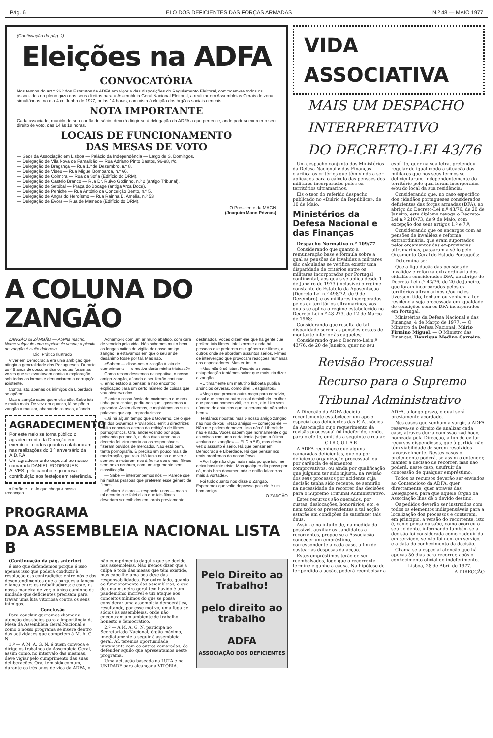Pág. 6 ELO DOS DEFICIENTES DAS FORÇAS ARMADAS N.º 48 — MAIO 1977
(Continuação da pág. 1)
Eleições na ADFA
CONVOCATÓRIA
Nos termos do art.º 26.º dos Estatutos da ADFA em vigor e das disposições do Regulamento Eleitoral, convocam-se todos os associados no pleno gozo dos seus direitos para a Assembleia Geral Nacional Eleitoral, a realizar em Assembleias Gerais de zona simultâneas, no dia 4 de Junho de 1977, pelas 14 horas, com vista à eleição dos órgãos sociais centrais.
NOTA IMPORTANTE
Cada associado, munido do seu cartão de sócio, deverá dirigir-se à delegação da ADFA a que pertence, onde poderá exercer o seu direito de voto, das 14 às 18 horas.
LOCAIS DE FUNCIONAMENTO
DAS MESAS DE VOTO
— Sede da Associação em Lisboa — Palácio da Independência — Largo de S. Domingos.
— Delegação de Vila Nova de Famalicão — Rua Adriano Pinto Bastos, 96-98, r/c.
— Delegação de Bragança — Rua 1.º de Dezembro, n.º 8.
— Delegação de Viseu — Rua Miguel Bombarda, n.º 66.
— Delegação de Coimbra — Rua da Sofia (Edifício do DRM).
— Delegação de Castelo Branco — Rua Dr. Ruivo Godinho, n.º 2 (antigo Tribunal).
— Delegação de Setúbal — Praça do Bocage (antiga Arca Doce).
— Delegação de Peniche — Rua António da Conceição Bento, n.º 5.
— Delegação de Angra do Heroísmo — Rua Rainha D. Amélia, n.º 53.
— Delegação de Évora — Rua de Mamede (Edifício do DRM).
O Presidente da MAGN
(Joaquim Mano Póvoas)
A COLUNA DO ZANGÃO
ZANGÃO ou ZÂNGÃO — Abelha macho. Nome vulgar de uma espécie de vespa; a picada do zangão é muito dolorosa.
Dic. Prático Ilustrado
Viver em Democracia era uma ambição que atingia a generalidade dos Portugueses. Durante os 48 anos de obscurantismo, mutas foram as vozes que se levantavam contra a exploração sob todas as formas e denunciarem a corrupção existente.
Contra isto, apenas os inimigos da Liberdade se opõem.
Mas o zangão sabe quem eles são. Sabe isto e muito mais. De vez em quando, lá se põe o zangão a matutar, abanando as asas, afiando
AGRADECIMENTO
Por este meio se torna público o agradecimento da Direcção em exercício, a todos quantos colaboraram nas realizações do 3.º aniversário da A.D.F.A.
Um agradecimento especial ao nosso camarada DANIEL RODRIGUES ALVES, pelo carinho e generosa contribuição aos festejos em referência.
o ferrão e... ei-lo que chega à nossa Redacção.
Achámo-lo com um ar muito abatido, com cara de vencido pela vida. Nós sabemos muito bem as longas noites de vigília do nosso amigo zangão, e estavamos em que o seu ar de desânimo fosse por tal. Mas não.
«Sabem — disse-nos o zangão à laia de cumprimento — o motivo desta minha tristeza?»
Como respondessemos na negativa, o nosso amigo zangão, afiando o seu ferrão continuou: «Tenho estado a pensar, a não encontro explicação para um certo número de coisas que vou observando».
E ante a nossa ânsia de ouvirmos o que nos tinha para contar, pediu-nos que ligassemos o gravador. Assim dizemos, e registámos as suas palavras que aqui reproduzimos:
«Já há algum tempo que o Governo, creio que um dos Governos Provisórios, emitiu directrizes muito concretas acerca da exibição de filmes pornográficos. Ora, andei voando por aqui, poisando por acolá, e, das duas uma: ou o decreto foi letra morta ou os responsáveis fizeram ouvidos de mercador. Não está bem, tanta pornografia. É preciso um pouco mais de moderação, que raio. Há tanta coisa que ver e sempre a meterem-nos à frente dos olhos, filmes sem nexo nenhum, com um argumento sem classificação.
— Sabe — interrompemos nós — Parece que há muitas pessoas que preferem esse género de filmes...
«É claro, é claro — respondeu-nos — mas o tal decreto que falei dizia que tais filmes deveriam ser exibidos em locais previamente destinados. Vocês dizem-me que há gente que prefere tais filmes. Infelizmente ainda há pessoas que preferem este género de filmes, a outros onde se abordam assuntos sérios. Filmes de intervenção que provocam reacções humanas nos espectadores. Mas enfim...»
«Mas não é só isto». Perante a nossa estupefacção tentámos saber que mais iria dizer o zangão.
«Ultimamente um matutino lisboeta publica anúncios deveras, como direi... esquisitos».
«Moça que procura outra moça para convívio, casal que procura outro casal desinibido, mulher que procura homem viril, etc. etc., etc. Um sem número de anúncios que sinceramente não acho bem.»
Tentámos ripostar, mas o nosso amigo zangão não nos deixou: «Não amigos — começou ele — Não me podem demover. Isso não é Liberdade não é nada. Vocês sabem que normalmente digo as coisas com uma certa ironia (vejam a última «coluna do zangão» — ELO n.º 6), mas desta vez o assunto é sério. Há que pensar em Democracia e Liberdade. Há que pensar nos reais problemas do nosso Povo.
«Por hoje não digo mais nada porque isto me deixa bastante triste. Mas qualquer dia passo por cá, mais bem documentado e então falaremos mais à vontade».
Foi tudo quanto nos disse o Zangão. Esperemos que volte depressa pois ele é um bom amigo.
O ZANGÃO
PROGRAMA
DA ASSEMBLEIA NACIONAL LISTA B
(Continuação da pág. anterior)
é isso que defendemos porque é isso apenas isso que poderá conduzir à resolução das contradições entre nós e dos desentendimentos que a burguesia lançou e lança entre os trabalhadores: e este, na nossa maneira de ver, o único caminho de unidade que deficientes precisam para travar uma luta vitoriosa contra os seus inimigos.
Conclusão
Para concluir queremos chamar a atenção dos sócios para a importância da Mesa da Assembleia Geral Nacional e como o nosso programa se insere dentro das actividades que competem à M. A. G. N.
1.º — A M. A. G. N. é quem convoca e dirige os trabalhos da Assembleia Geral, assim como, no intervalo das mesmas, deve vigiar pelo cumprimento das suas deliberações. Ora, tem sido comum, durante os três anos de vida da ADFA, o não cumprimento daquilo que se decide nas assembleias. Não iremos dizer que a culpa é toda das mesas que têm existido, mas cabe-lhe uma boa dose das responsabilidades. Por outro lado, quanto ao funcionamento das assembleias, o que de uma maneira geral tem havido é um pandemónio incrível e um ataque aos conceitos mínimos do que se possa considerar uma assembleia democrática, resultando, por esse motivo, uma fuga de sócios às assembleias, onde não encontram um ambiente de trabalho honesto e democrático.
2.º — A M. A. G. N. participa no Secretariado Nacional, órgão máximo, imediatamente a seguir à assembleia geral. Aí, teremos oportunidade, juntamente com os outros camaradas, de defender aquilo que apresentamos neste programa.
Uma actuação baseada na LUTA e na UNIDADE para alcançar a VITÓRIA.
Pelo Direito ao Trabalho!
pelo direito ao trabalho
ADFA
ASSOCIAÇÃO DOS DEFICIENTES
VIDA
ASSOCIATIVA
MAIS UM DESPACHO
INTERPRETATIVO
DO DECRETO-LEI 43/76
Um despacho conjunto dos Ministérios da Defesa Nacional e das Finanças clarifica os critérios que têm vindo a ser aplicados para o cálculo das pensões dos militares incorporados pelos ex-territórios ultramarinos.
Eis o teor do referido despacho publicado no «Diário da República», de 10 de Maio.
Ministérios da Defesa Nacional e das Finanças
Despacho Normativo n.º 109/77
Considerando que quanto à remuneração base e fórmula sobre a qual as pensões de invalidez a militares são calculadas se verifica existir uma disparidade de critérios entre os militares incorporados por Portugal continental, aos quais se aplica desde 1 de Janeiro de 1973 (inclusive) o regime constante do Estatuto da Aposentação (Decreto-Lei n.º 498/72, de 9 de Dezembro), e os militares incorporados pelos ex-territórios ultramarinos, aos quais se aplica o regime estabelecido no Decreto-Lei n.º 48 273, de 12 de Março de 1968;
Considerando que resulta de tal disparidade serem as pensões destes de montante inferior às daqueles;
Considerando que o Decreto-Lei n.º 43/76, de 20 de Janeiro, quer no seu espírito, quer na sua letra, pretendeu regular de igual modo a situação dos militares que nos seus termos se deficientaram, independentemente do território pelo qual foram incorporados e/ou do local da sua residência;
Considerando que, no caso específico dos cidadãos portugueses considerados deficientes das forças armadas (DFA), ao abrigo do Decreto-Lei n.º 43/76, de 20 de Janeiro, este diploma revoga o Decreto-Lei n.º 210/73, de 9 de Maio, com excepção dos seus artigos 1.º e 7.º;
Considerando que os encargos com as pensões de invalidez e reforma extraordinária, que eram suportados pelos orçamentos das ex-províncias ultramarinas, passaram a sê-lo pelo Orçamento Geral do Estado Português:
Determina-se:
Que a liquidação das pensões de invalidez e reforma extraordinária dos cidadãos considerados DFA, ao abrigo do Decreto-Lei n.º 43/76, de 20 de Janeiro, que foram incorporados pelos ex-territórios ultramarinos e/ou neles tivessem tido, tenham ou venham a ter residência seja processada em igualdade de condições com os DFA incorporados em Portugal.
Ministérios da Defesa Nacional e das Finanças, 4 de Março de 1977. — O Ministro da Defesa Nacional, Mário Firmino Miguel. — O Ministro das Finanças, Henrique Medina Carreira.
Revisão Processual
Recurso para o Supremo
Tribunal Administrativo
A Direcção da ADFA decidiu recentemente estabelecer um apoio especial aos deficientes das F. A., sócios da Associação cujo requerimento da revisão processual foi indeferido, tendo, para o efeito, emitido a seguinte circular.
CIRCULAR
A ADFA reconhece que alguns camaradas deficientes, que ou por deficiente organização processual, ou por carência de elementos comprovativos, ou ainda por qualificação que julguem ter sido injusta, na revisão dos seus processos por acidente cuja decisão tenha sido recente, se sentirão na necessidade de recorrer das decisões para o Supremo Tribunal Administrativo.
Estes recursos são onerados, por custas, deslocações, honorários, etc. e nem todos os pretendentes a tal acção estarão em condições de satisfazer tais ónus.
Assim e no intuito de, na medida do possível, auxiliar os candidatos a recorrentes, propõe-se a Associação conceder um empréstimo, correspondente a cada caso, a fim de custear as despesas da acção.
Estes empréstimos terão de ser reembolsados, logo que o recorrente termine e ganhe a causa. Na hipótese de ter perdido a acção, poderá reembolsar a ADFA, a longo prazo, o qual será previamente acordado.
Nos casos que venham a surgir, a ADFA reserva-se o direito de analizar cada caso, através duma comissão «ad hoc», nomeada pela Direcção, a fim de evitar recursos dispendiosos, que à partida não têm viabilidade de serem resolvidos favoravelmente. Nestes casos o pretendente poderá, se assim o entender, manter a decisão de recorrer, mas não poderá, neste caso, usufruir da concessão de qualquer empréstimo.
Todos os recursos deverão ser enviados ao Contencioso da ADFA, quer directamente, quer através das Delegações, para que aquele Órgão da Associação lhes dê o devido destino.
Os pedidos deverão ser instruídos com todos os elementos indispensáveis para a localização dos processos e conterem, em princípio, a versão do recorrente, isto é, como pensa ou sabe, como ocorreu o seu acidente, informando também se a decisão foi considerada como «adquirida em serviço», se não foi nem em serviço, e a data do conhecimento da decisão.
Chama-se a especial atenção que há apenas 30 dias para recorrer, após o conhecimento oficial do indeferimento.
Lisboa, 28 de Abril de 1977.
A DIRECÇÃO